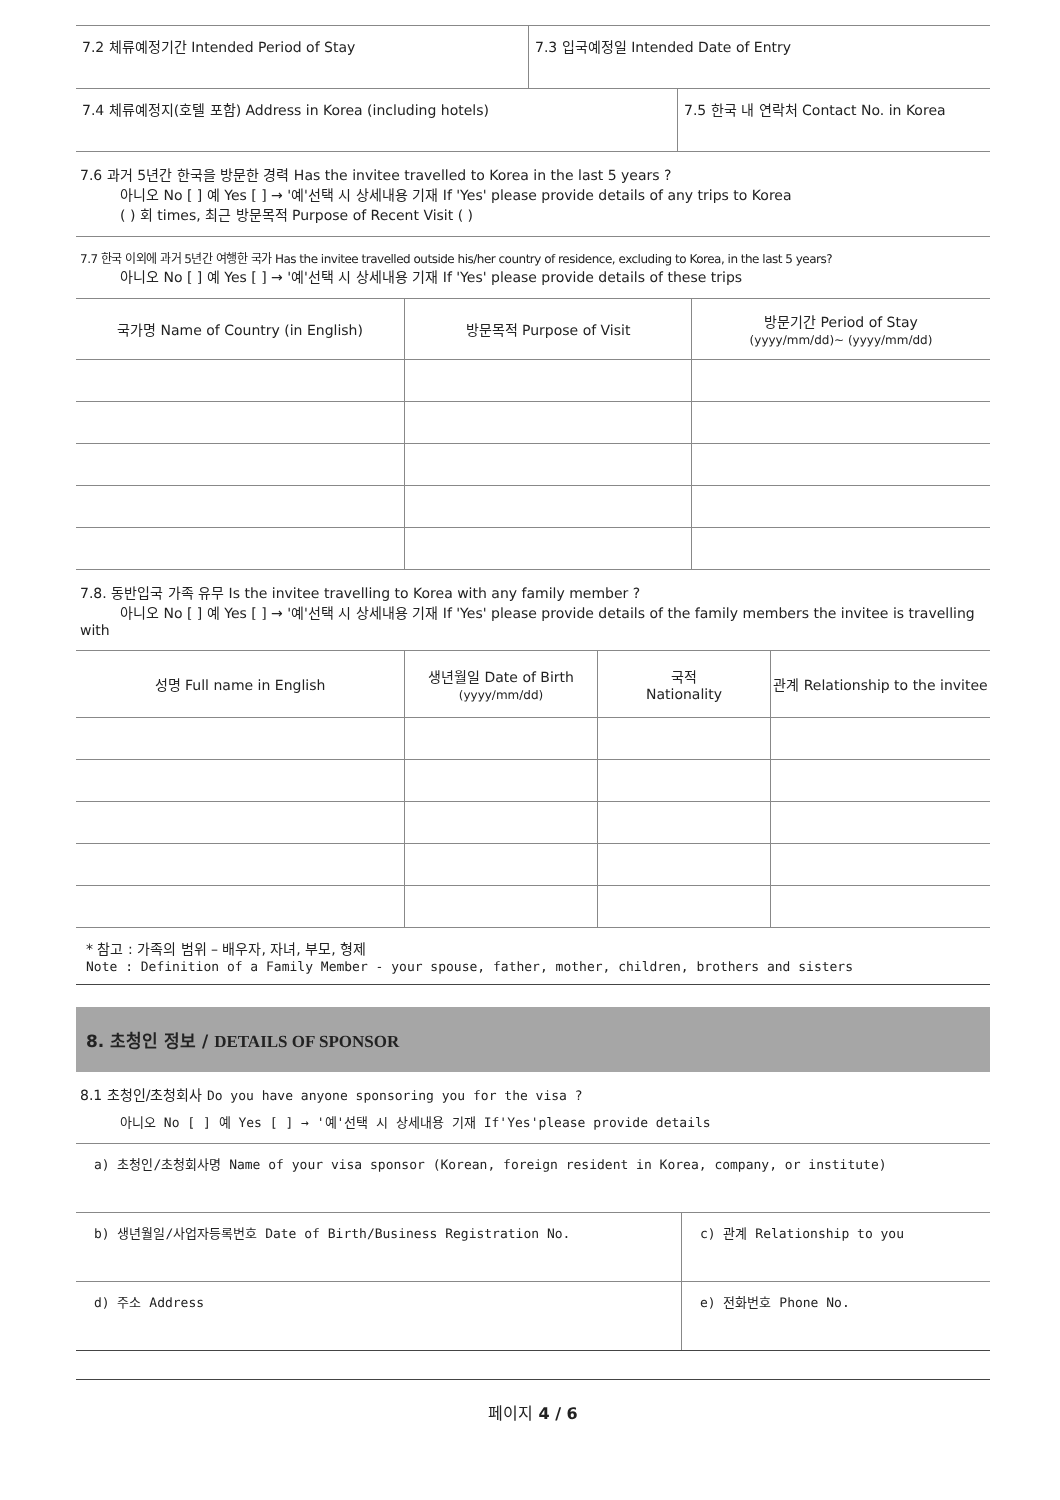| 7.2 체류예정기간 Intended Period of Stay | 7.3 입국예정일 Intended Date of Entry | |
| 7.4 체류예정지(호텔 포함) Address in Korea (including hotels) | | 7.5 한국 내 연락처 Contact No. in Korea |
7.6 과거 5년간 한국을 방문한 경력 Has the invitee travelled to Korea in the last 5 years ?
아니오 No [ ] 예 Yes [ ] → '예'선택 시 상세내용 기재 If 'Yes' please provide details of any trips to Korea
( ) 회 times, 최근 방문목적 Purpose of Recent Visit ( )
7.7 한국 이외에 과거 5년간 여행한 국가 Has the invitee travelled outside his/her country of residence, excluding to Korea, in the last 5 years?
아니오 No [ ] 예 Yes [ ] → '예'선택 시 상세내용 기재 If 'Yes' please provide details of these trips
| 국가명 Name of Country (in English) | 방문목적 Purpose of Visit | 방문기간 Period of Stay (yyyy/mm/dd)~ (yyyy/mm/dd) |
| --- | --- | --- |
7.8. 동반입국 가족 유무 Is the invitee travelling to Korea with any family member ?
아니오 No [ ] 예 Yes [ ] → '예'선택 시 상세내용 기재 If 'Yes' please provide details of the family members the invitee is travelling with
| 성명 Full name in English | 생년월일 Date of Birth (yyyy/mm/dd) | 국적 Nationality | 관계 Relationship to the invitee |
| --- | --- | --- | --- |
* 참고 : 가족의 범위 – 배우자, 자녀, 부모, 형제
Note : Definition of a Family Member - your spouse, father, mother, children, brothers and sisters
8. 초청인 정보 / DETAILS OF SPONSOR
8.1 초청인/초청회사 Do you have anyone sponsoring you for the visa ?
아니오 No [ ] 예 Yes [ ] → '예'선택 시 상세내용 기재 If'Yes'please provide details
| a) 초청인/초청회사명 Name of your visa sponsor (Korean, foreign resident in Korea, company, or institute) | |
| b) 생년월일/사업자등록번호 Date of Birth/Business Registration No. | c) 관계 Relationship to you |
| d) 주소 Address | e) 전화번호 Phone No. |
페이지 4 / 6